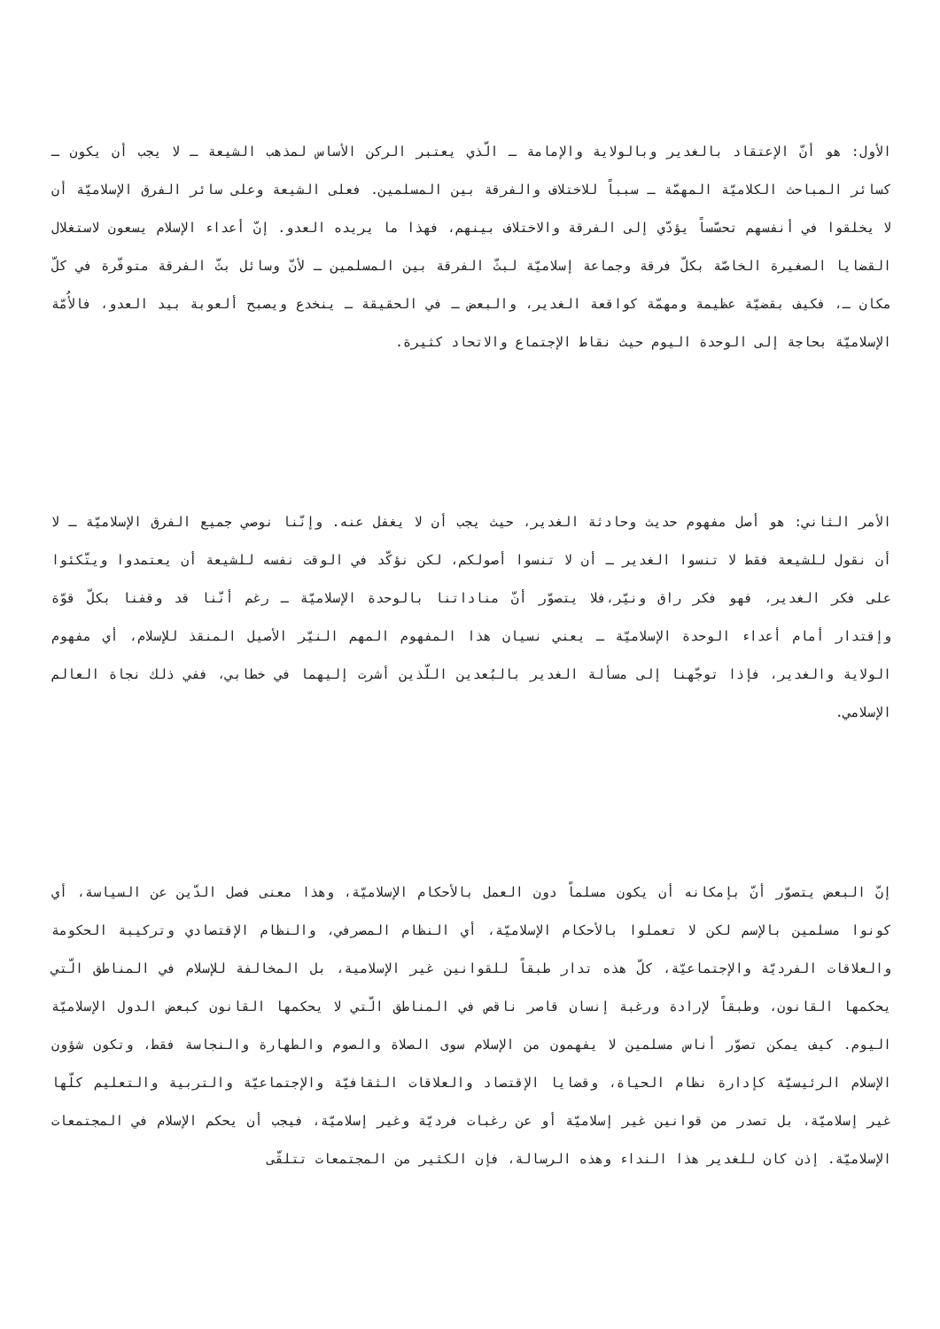الأول: هو أنّ الإعتقاد بالغدير وبالولاية والإمامة ـ الّذي يعتبر الركن الأساس لمذهب الشيعة ـ لا يجب أن يكون ـ كسائر المباحث الكلاميّة المهمّة ـ سبباً للاختلاف والفرقة بين المسلمين. فعلى الشيعة وعلى سائر الفرق الإسلاميّة أن لا يخلقوا في أنفسهم تحسّساً يؤدّي إلى الفرقة والاختلاف بينهم، فهذا ما يريده العدو. إنّ أعداء الإسلام يسعون لاستغلال القضايا الصغيرة الخاصّة بكلّ فرقة وجماعة إسلاميّة لبثّ الفرقة بين المسلمين ـ لأنّ وسائل بثّ الفرقة متوفّرة في كلّ مكان ـ، فكيف بقضيّة عظيمة ومهمّة كواقعة الغدير، والبعض ـ في الحقيقة ـ ينخدع ويصبح ألعوبة بيد العدو، فالأُمّة الإسلاميّة بحاجة إلى الوحدة اليوم حيث نقاط الإجتماع والاتحاد كثيرة.
الأمر الثاني: هو أصل مفهوم حديث وحادثة الغدير، حيث يجب أن لا يغفل عنه. وإنّنا نوصي جميع الفرق الإسلاميّة ـ لا أن نقول للشيعة فقط لا تنسوا الغدير ـ أن لا تنسوا أصولكم، لكن نؤكّد في الوقت نفسه للشيعة أن يعتمدوا ويتّكئوا على فكر الغدير، فهو فكر راق ونيّر،فلا يتصوّر أنّ مناداتنا بالوحدة الإسلاميّة ـ رغم أنّنا قد وقفنا بكلّ قوّة وإقتدار أمام أعداء الوحدة الإسلاميّة ـ يعني نسيان هذا المفهوم المهم النيّر الأصيل المنقذ للإسلام، أي مفهوم الولاية والغدير، فإذا توجّهنا إلى مسألة الغدير بالبُعدين اللّذين أشرت إليهما في خطابي، ففي ذلك نجاة العالم الإسلامي.
إنّ البعض يتصوّر أنّ بإمكانه أن يكون مسلماً دون العمل بالأحكام الإسلاميّة، وهذا معنى فصل الدّين عن السياسة، أي كونوا مسلمين بالإسم لكن لا تعملوا بالأحكام الإسلاميّة، أي النظام المصرفي، والنظام الإقتصادي وتركيبة الحكومة والعلاقات الفرديّة والإجتماعيّة، كلّ هذه تدار طبقاً للقوانين غير الإسلامية، بل المخالفة للإسلام في المناطق الّتي يحكمها القانون، وطبقاً لإرادة ورغبة إنسان قاصر ناقص في المناطق الّتي لا يحكمها القانون كبعض الدول الإسلاميّة اليوم. كيف يمكن تصوّر أناس مسلمين لا يفهمون من الإسلام سوى الصلاة والصوم والطهارة والنجاسة فقط، وتكون شؤون الإسلام الرئيسيّة كإدارة نظام الحياة، وقضايا الإقتصاد والعلاقات الثقافيّة والإجتماعيّة والتربية والتعليم كلّها غير إسلاميّة، بل تصدر من قوانين غير إسلاميّة أو عن رغبات فرديّة وغير إسلاميّة، فيجب أن يحكم الإسلام في المجتمعات الإسلاميّة. إذن كان للغدير هذا النداء وهذه الرسالة، فإن الكثير من المجتمعات تتلقّى